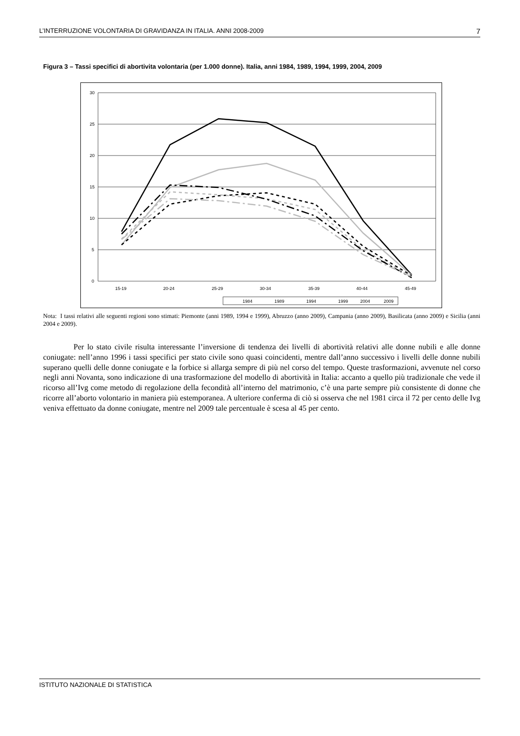L’INTERRUZIONE VOLONTARIA DI GRAVIDANZA IN ITALIA. ANNI 2008-2009 7
Figura 3 – Tassi specifici di abortivita volontaria (per 1.000 donne). Italia, anni 1984, 1989, 1994, 1999, 2004, 2009
30
25
20
15
10
5
0
15-19
20-24
25-29
30-34
35-39
40-44
45-49
1984
1989
1994
1999
2004
2009
Nota: I tassi relativi alle seguenti regioni sono stimati: Piemonte (anni 1989, 1994 e 1999), Abruzzo (anno 2009), Campania (anno 2009), Basilicata (anno 2009) e Sicilia (anni 2004 e 2009).
Per lo stato civile risulta interessante l’inversione di tendenza dei livelli di abortività relativi alle donne nubili e alle donne coniugate: nell’anno 1996 i tassi specifici per stato civile sono quasi coincidenti, mentre dall’anno successivo i livelli delle donne nubili superano quelli delle donne coniugate e la forbice si allarga sempre di più nel corso del tempo. Queste trasformazioni, avvenute nel corso negli anni Novanta, sono indicazione di una trasformazione del modello di abortività in Italia: accanto a quello più tradizionale che vede il ricorso all’Ivg come metodo di regolazione della fecondità all’interno del matrimonio, c’è una parte sempre più consistente di donne che ricorre all’aborto volontario in maniera più estemporanea. A ulteriore conferma di ciò si osserva che nel 1981 circa il 72 per cento delle Ivg veniva effettuato da donne coniugate, mentre nel 2009 tale percentuale è scesa al 45 per cento.
ISTITUTO NAZIONALE DI STATISTICA